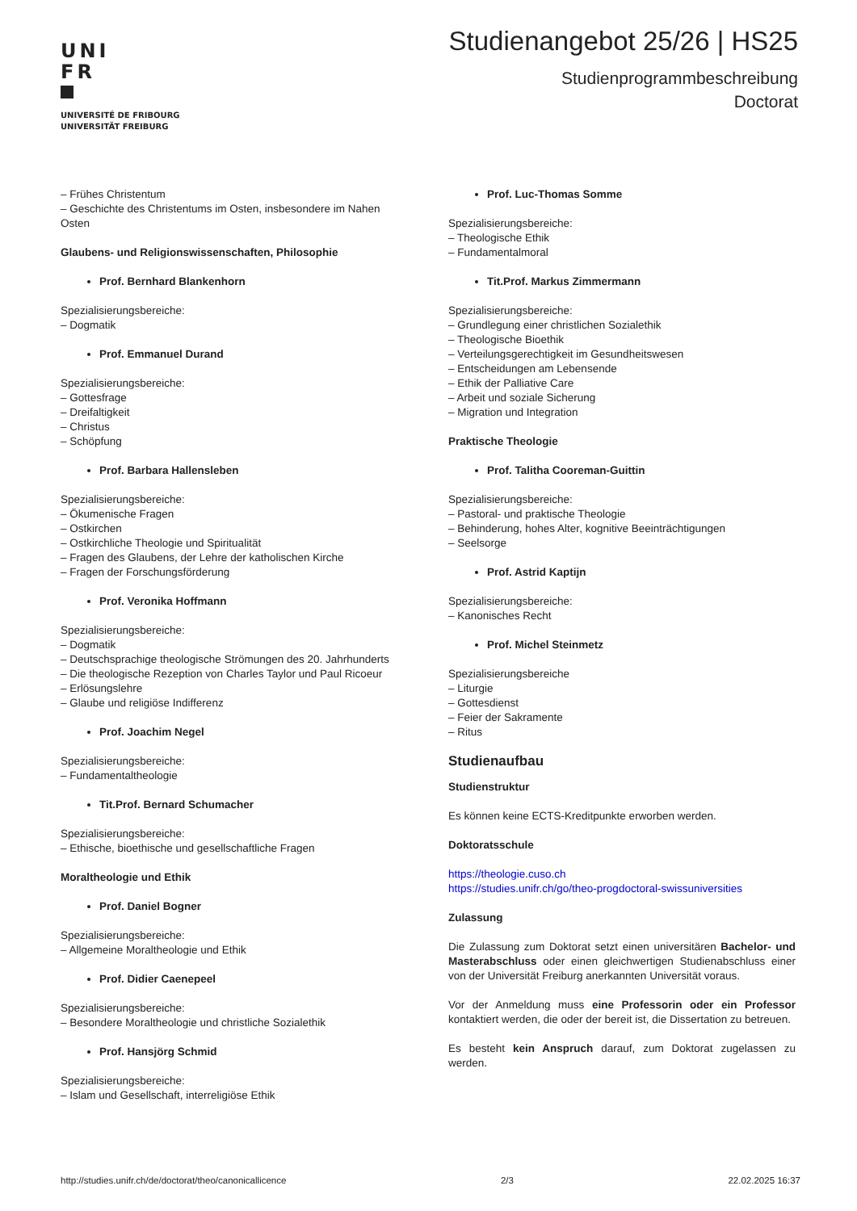UNI
FR
UNIVERSITÉ DE FRIBOURG
UNIVERSITÄT FREIBURG
Studienangebot 25/26 | HS25
Studienprogrammbeschreibung
Doctorat
– Frühes Christentum
– Geschichte des Christentums im Osten, insbesondere im Nahen Osten
Glaubens- und Religionswissenschaften, Philosophie
Prof. Bernhard Blankenhorn
Spezialisierungsbereiche:
– Dogmatik
Prof. Emmanuel Durand
Spezialisierungsbereiche:
– Gottesfrage
– Dreifaltigkeit
– Christus
– Schöpfung
Prof. Barbara Hallensleben
Spezialisierungsbereiche:
– Ökumenische Fragen
– Ostkirchen
– Ostkirchliche Theologie und Spiritualität
– Fragen des Glaubens, der Lehre der katholischen Kirche
– Fragen der Forschungsförderung
Prof. Veronika Hoffmann
Spezialisierungsbereiche:
– Dogmatik
– Deutschsprachige theologische Strömungen des 20. Jahrhunderts
– Die theologische Rezeption von Charles Taylor und Paul Ricoeur
– Erlösungslehre
– Glaube und religiöse Indifferenz
Prof. Joachim Negel
Spezialisierungsbereiche:
– Fundamentaltheologie
Tit.Prof. Bernard Schumacher
Spezialisierungsbereiche:
– Ethische, bioethische und gesellschaftliche Fragen
Moraltheologie und Ethik
Prof. Daniel Bogner
Spezialisierungsbereiche:
– Allgemeine Moraltheologie und Ethik
Prof. Didier Caenepeel
Spezialisierungsbereiche:
– Besondere Moraltheologie und christliche Sozialethik
Prof. Hansjörg Schmid
Spezialisierungsbereiche:
– Islam und Gesellschaft, interreligiöse Ethik
Prof. Luc-Thomas Somme
Spezialisierungsbereiche:
– Theologische Ethik
– Fundamentalmoral
Tit.Prof. Markus Zimmermann
Spezialisierungsbereiche:
– Grundlegung einer christlichen Sozialethik
– Theologische Bioethik
– Verteilungsgerechtigkeit im Gesundheitswesen
– Entscheidungen am Lebensende
– Ethik der Palliative Care
– Arbeit und soziale Sicherung
– Migration und Integration
Praktische Theologie
Prof. Talitha Cooreman-Guittin
Spezialisierungsbereiche:
– Pastoral- und praktische Theologie
– Behinderung, hohes Alter, kognitive Beeinträchtigungen
– Seelsorge
Prof. Astrid Kaptijn
Spezialisierungsbereiche:
– Kanonisches Recht
Prof. Michel Steinmetz
Spezialisierungsbereiche
– Liturgie
– Gottesdienst
– Feier der Sakramente
– Ritus
Studienaufbau
Studienstruktur
Es können keine ECTS-Kreditpunkte erworben werden.
Doktoratsschule
https://theologie.cuso.ch
https://studies.unifr.ch/go/theo-progdoctoral-swissuniversities
Zulassung
Die Zulassung zum Doktorat setzt einen universitären Bachelor- und Masterabschluss oder einen gleichwertigen Studienabschluss einer von der Universität Freiburg anerkannten Universität voraus.
Vor der Anmeldung muss eine Professorin oder ein Professor kontaktiert werden, die oder der bereit ist, die Dissertation zu betreuen.
Es besteht kein Anspruch darauf, zum Doktorat zugelassen zu werden.
http://studies.unifr.ch/de/doctorat/theo/canonicallicence 2/3 22.02.2025 16:37